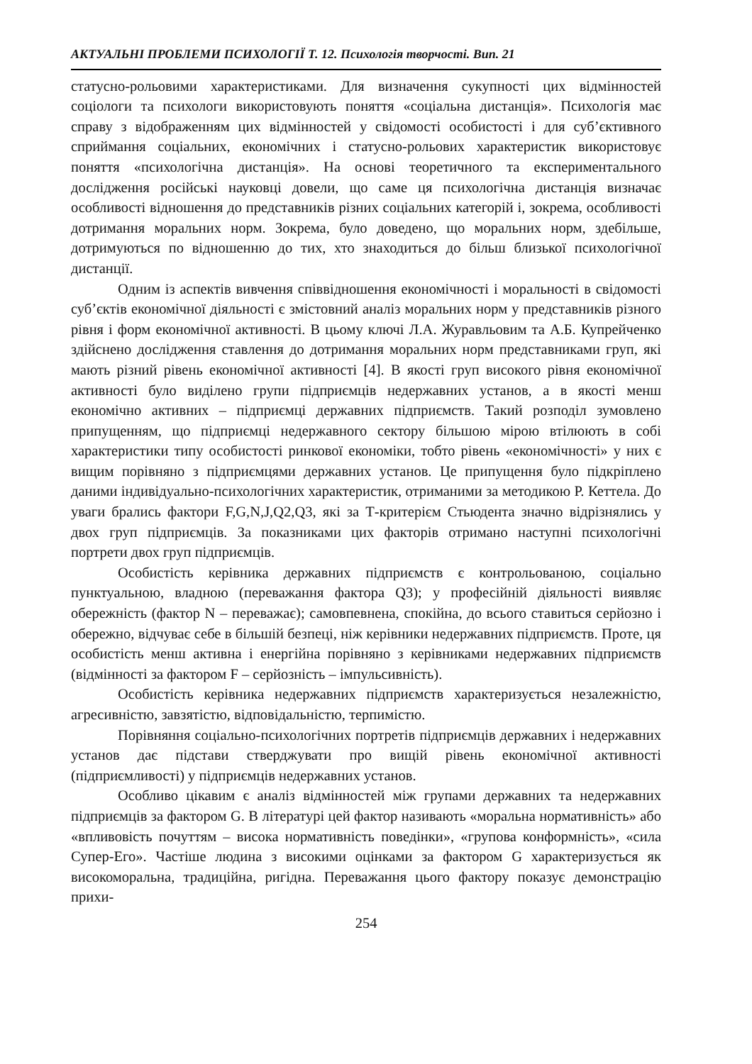АКТУАЛЬНІ ПРОБЛЕМИ ПСИХОЛОГІЇ Т. 12. Психологія творчості. Вип. 21
статусно-рольовими характеристиками. Для визначення сукупності цих відмінностей соціологи та психологи використовують поняття «соціальна дистанція». Психологія має справу з відображенням цих відмінностей у свідомості особистості і для суб’єктивного сприймання соціальних, економічних і статусно-рольових характеристик використовує поняття «психологічна дистанція». На основі теоретичного та експериментального дослідження російські науковці довели, що саме ця психологічна дистанція визначає особливості відношення до представників різних соціальних категорій і, зокрема, особливості дотримання моральних норм. Зокрема, було доведено, що моральних норм, здебільше, дотримуються по відношенню до тих, хто знаходиться до більш близької психологічної дистанції.
Одним із аспектів вивчення співвідношення економічності і моральності в свідомості суб’єктів економічної діяльності є змістовний аналіз моральних норм у представників різного рівня і форм економічної активності. В цьому ключі Л.А. Журавльовим та А.Б. Купрейченко здійснено дослідження ставлення до дотримання моральних норм представниками груп, які мають різний рівень економічної активності [4]. В якості груп високого рівня економічної активності було виділено групи підприємців недержавних установ, а в якості менш економічно активних – підприємці державних підприємств. Такий розподіл зумовлено припущенням, що підприємці недержавного сектору більшою мірою втілюють в собі характеристики типу особистості ринкової економіки, тобто рівень «економічності» у них є вищим порівняно з підприємцями державних установ. Це припущення було підкріплено даними індивідуально-психологічних характеристик, отриманими за методикою Р. Кеттела. До уваги брались фактори F,G,N,J,Q2,Q3, які за Т-критерієм Стьюдента значно відрізнялись у двох груп підприємців. За показниками цих факторів отримано наступні психологічні портрети двох груп підприємців.
Особистість керівника державних підприємств є контрольованою, соціально пунктуальною, владною (переважання фактора Q3); у професійній діяльності виявляє обережність (фактор N – переважає); самовпевнена, спокійна, до всього ставиться серйозно і обережно, відчуває себе в більшій безпеці, ніж керівники недержавних підприємств. Проте, ця особистість менш активна і енергійна порівняно з керівниками недержавних підприємств (відмінності за фактором F – серйозність – імпульсивність).
Особистість керівника недержавних підприємств характеризується незалежністю, агресивністю, завзятістю, відповідальністю, терпимістю.
Порівняння соціально-психологічних портретів підприємців державних і недержавних установ дає підстави стверджувати про вищій рівень економічної активності (підприємливості) у підприємців недержавних установ.
Особливо цікавим є аналіз відмінностей між групами державних та недержавних підприємців за фактором G. В літературі цей фактор називають «моральна нормативність» або «впливовість почуттям – висока нормативність поведінки», «групова конформність», «сила Супер-Его». Частіше людина з високими оцінками за фактором G характеризується як високоморальна, традиційна, ригідна. Переважання цього фактору показує демонстрацію прихи-
254